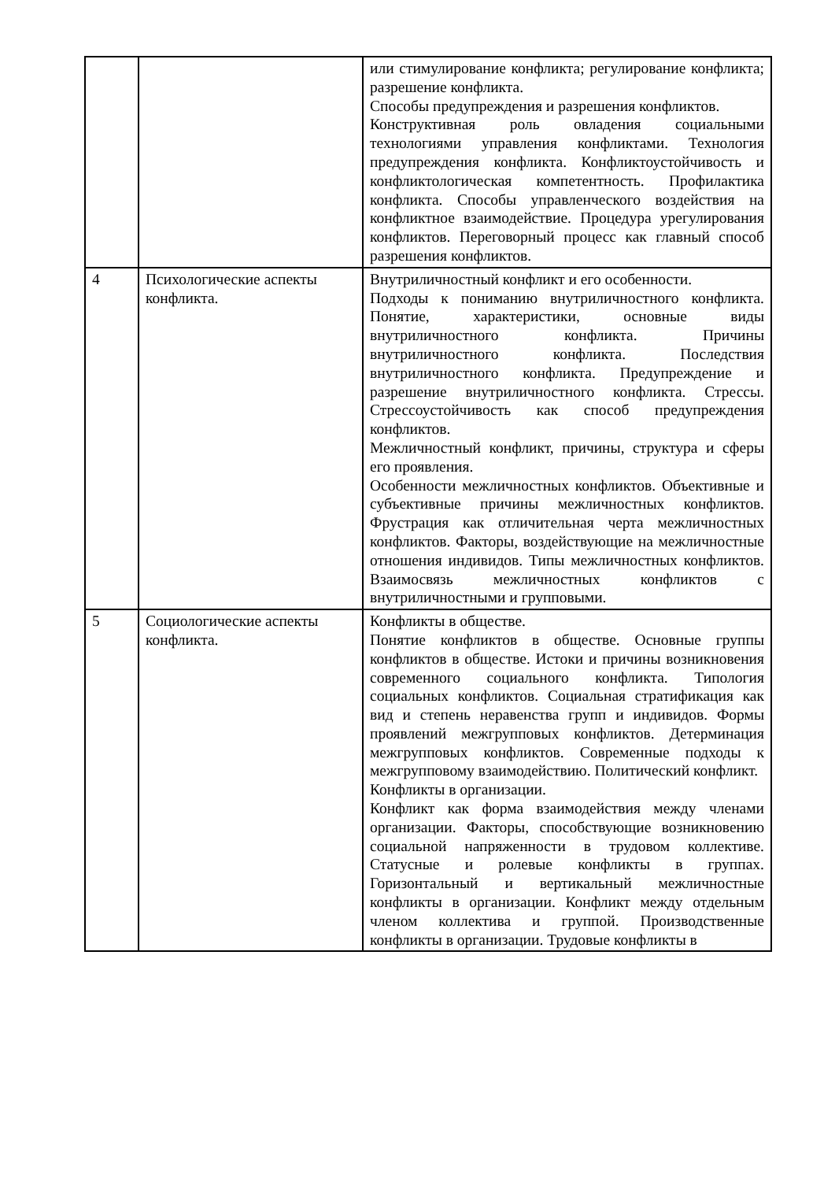| | | или стимулирование конфликта; регулирование конфликта; разрешение конфликта. Способы предупреждения и разрешения конфликтов. Конструктивная роль овладения социальными технологиями управления конфликтами. Технология предупреждения конфликта. Конфликтоустойчивость и конфликтологическая компетентность. Профилактика конфликта. Способы управленческого воздействия на конфликтное взаимодействие. Процедура урегулирования конфликтов. Переговорный процесс как главный способ разрешения конфликтов. |
| 4 | Психологические аспекты конфликта. | Внутриличностный конфликт и его особенности. Подходы к пониманию внутриличностного конфликта. Понятие, характеристики, основные виды внутриличностного конфликта. Причины внутриличностного конфликта. Последствия внутриличностного конфликта. Предупреждение и разрешение внутриличностного конфликта. Стрессы. Стрессоустойчивость как способ предупреждения конфликтов. Межличностный конфликт, причины, структура и сферы его проявления. Особенности межличностных конфликтов. Объективные и субъективные причины межличностных конфликтов. Фрустрация как отличительная черта межличностных конфликтов. Факторы, воздействующие на межличностные отношения индивидов. Типы межличностных конфликтов. Взаимосвязь межличностных конфликтов с внутриличностными и групповыми. |
| 5 | Социологические аспекты конфликта. | Конфликты в обществе. Понятие конфликтов в обществе. Основные группы конфликтов в обществе. Истоки и причины возникновения современного социального конфликта. Типология социальных конфликтов. Социальная стратификация как вид и степень неравенства групп и индивидов. Формы проявлений межгрупповых конфликтов. Детерминация межгрупповых конфликтов. Современные подходы к межгрупповому взаимодействию. Политический конфликт. Конфликты в организации. Конфликт как форма взаимодействия между членами организации. Факторы, способствующие возникновению социальной напряженности в трудовом коллективе. Статусные и ролевые конфликты в группах. Горизонтальный и вертикальный межличностные конфликты в организации. Конфликт между отдельным членом коллектива и группой. Производственные конфликты в организации. Трудовые конфликты в |